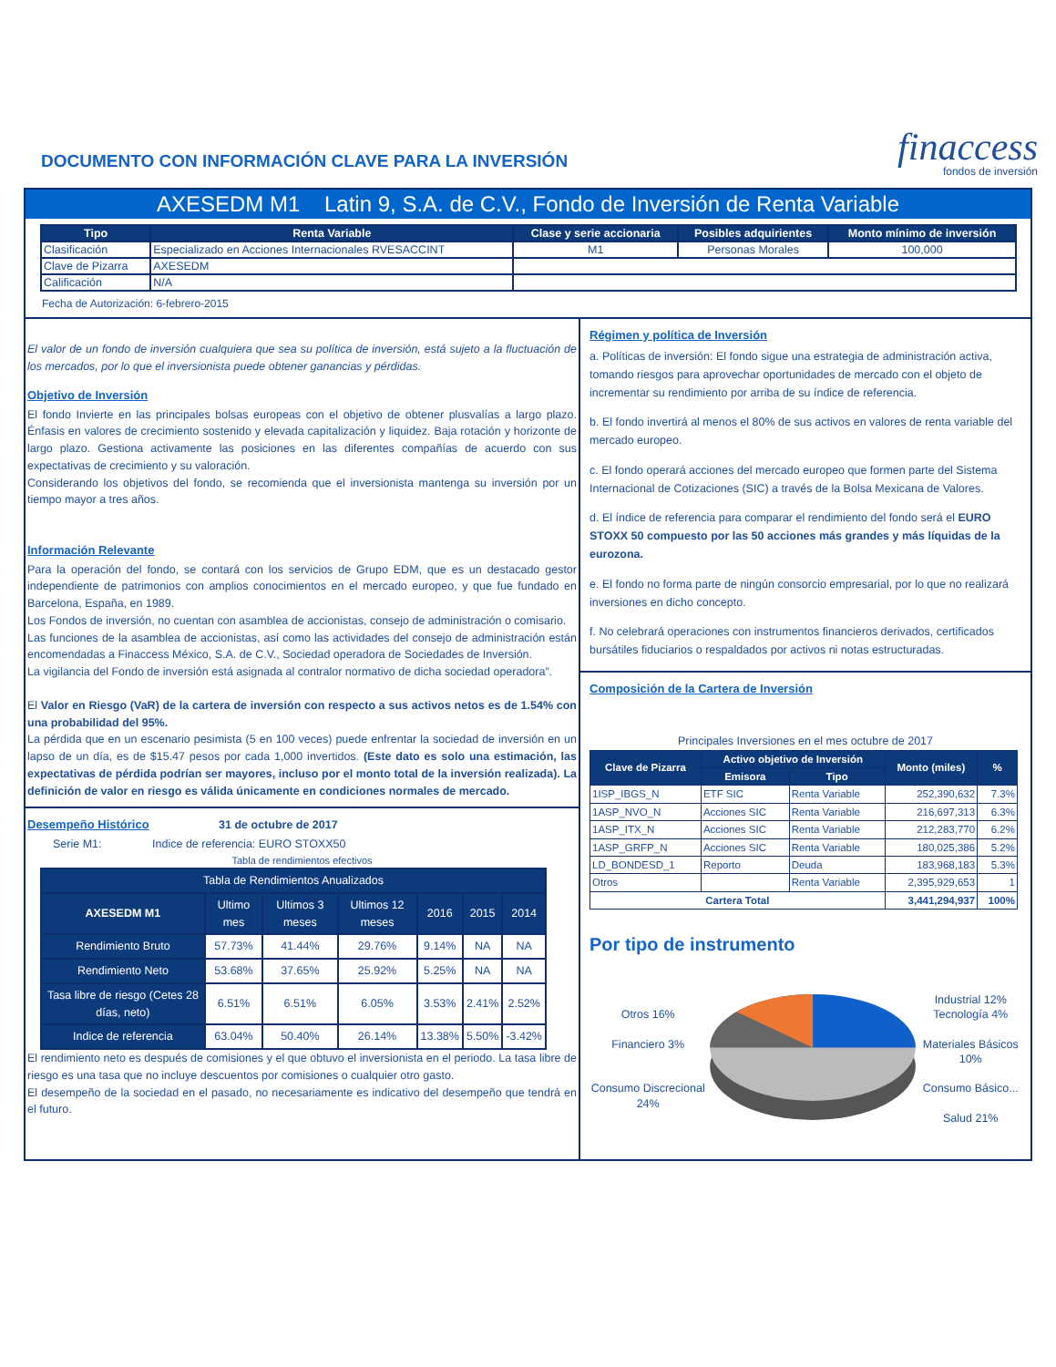DOCUMENTO CON INFORMACIÓN CLAVE PARA LA INVERSIÓN
finaccess
fondos de inversión
AXESEDM M1 Latin 9, S.A. de C.V., Fondo de Inversión de Renta Variable
| Tipo | Renta Variable | Clase y serie accionaria | Posibles adquirientes | Monto mínimo de inversión |
| --- | --- | --- | --- | --- |
| Clasificación | Especializado en Acciones Internacionales RVESACCINT | M1 | Personas Morales | 100,000 |
| Clave de Pizarra | AXESEDM | | | |
| Calificación | N/A | | | |
Fecha de Autorización: 6-febrero-2015
El valor de un fondo de inversión cualquiera que sea su política de inversión, está sujeto a la fluctuación de los mercados, por lo que el inversionista puede obtener ganancias y pérdidas.
Objetivo de Inversión
El fondo Invierte en las principales bolsas europeas con el objetivo de obtener plusvalías a largo plazo. Énfasis en valores de crecimiento sostenido y elevada capitalización y liquidez. Baja rotación y horizonte de largo plazo. Gestiona activamente las posiciones en las diferentes compañías de acuerdo con sus expectativas de crecimiento y su valoración.
Considerando los objetivos del fondo, se recomienda que el inversionista mantenga su inversión por un tiempo mayor a tres años.
Información Relevante
Para la operación del fondo, se contará con los servicios de Grupo EDM, que es un destacado gestor independiente de patrimonios con amplios conocimientos en el mercado europeo, y que fue fundado en Barcelona, España, en 1989.
Los Fondos de inversión, no cuentan con asamblea de accionistas, consejo de administración o comisario.
Las funciones de la asamblea de accionistas, así como las actividades del consejo de administración están encomendadas a Finaccess México, S.A. de C.V., Sociedad operadora de Sociedades de Inversión.
La vigilancia del Fondo de inversión está asignada al contralor normativo de dicha sociedad operadora”.
El Valor en Riesgo (VaR) de la cartera de inversión con respecto a sus activos netos es de 1.54% con una probabilidad del 95%.
La pérdida que en un escenario pesimista (5 en 100 veces) puede enfrentar la sociedad de inversión en un lapso de un día, es de $15.47 pesos por cada 1,000 invertidos. (Este dato es solo una estimación, las expectativas de pérdida podrían ser mayores, incluso por el monto total de la inversión realizada). La definición de valor en riesgo es válida únicamente en condiciones normales de mercado.
Desempeño Histórico
31 de octubre de 2017
Serie M1: Indice de referencia: EURO STOXX50
Tabla de rendimientos efectivos
| Tabla de Rendimientos Anualizados | | | | | | |
| --- | --- | --- | --- | --- | --- | --- |
| AXESEDM M1 | Ultimo mes | Ultimos 3 meses | Ultimos 12 meses | 2016 | 2015 | 2014 |
| Rendimiento Bruto | 57.73% | 41.44% | 29.76% | 9.14% | NA | NA |
| Rendimiento Neto | 53.68% | 37.65% | 25.92% | 5.25% | NA | NA |
| Tasa libre de riesgo (Cetes 28 días, neto) | 6.51% | 6.51% | 6.05% | 3.53% | 2.41% | 2.52% |
| Indice de referencia | 63.04% | 50.40% | 26.14% | 13.38% | 5.50% | -3.42% |
El rendimiento neto es después de comisiones y el que obtuvo el inversionista en el periodo. La tasa libre de riesgo es una tasa que no incluye descuentos por comisiones o cualquier otro gasto.
El desempeño de la sociedad en el pasado, no necesariamente es indicativo del desempeño que tendrá en el futuro.
Régimen y política de Inversión
a. Políticas de inversión: El fondo sigue una estrategia de administración activa, tomando riesgos para aprovechar oportunidades de mercado con el objeto de incrementar su rendimiento por arriba de su índice de referencia.
b. El fondo invertirá al menos el 80% de sus activos en valores de renta variable del mercado europeo.
c. El fondo operará acciones del mercado europeo que formen parte del Sistema Internacional de Cotizaciones (SIC) a través de la Bolsa Mexicana de Valores.
d. El índice de referencia para comparar el rendimiento del fondo será el EURO STOXX 50 compuesto por las 50 acciones más grandes y más líquidas de la eurozona.
e. El fondo no forma parte de ningún consorcio empresarial, por lo que no realizará inversiones en dicho concepto.
f. No celebrará operaciones con instrumentos financieros derivados, certificados bursátiles fiduciarios o respaldados por activos ni notas estructuradas.
Composición de la Cartera de Inversión
Principales Inversiones en el mes octubre de 2017
| Clave de Pizarra | Activo objetivo de Inversión | | Monto (miles) | % |
| --- | --- | --- | --- | --- |
| | Emisora | Tipo | | |
| 1ISP_IBGS_N | ETF SIC | Renta Variable | 252,390,632 | 7.3% |
| 1ASP_NVO_N | Acciones SIC | Renta Variable | 216,697,313 | 6.3% |
| 1ASP_ITX_N | Acciones SIC | Renta Variable | 212,283,770 | 6.2% |
| 1ASP_GRFP_N | Acciones SIC | Renta Variable | 180,025,386 | 5.2% |
| LD_BONDESD_1 | Reporto | Deuda | 183,968,183 | 5.3% |
| Otros | | Renta Variable | 2,395,929,653 | 1 |
| Cartera Total | | | 3,441,294,937 | 100% |
Por tipo de instrumento
Otros 16%
Financiero 3%
Consumo Discrecional 24%
Industrial 12%
Tecnología 4%
Materiales Básicos 10%
Consumo Básico...
Salud 21%